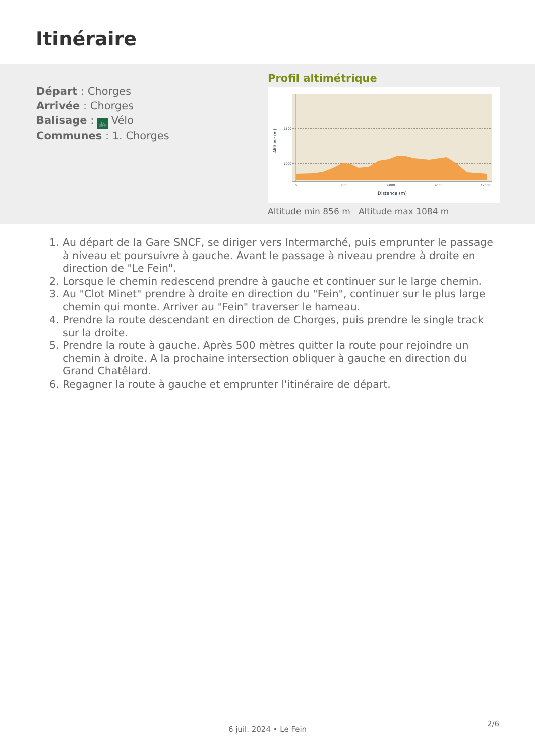Itinéraire
Départ : Chorges
Arrivée : Chorges
Balisage : 🚲 Vélo
Communes : 1. Chorges
Profil altimétrique
1500
1000
0
3000
6000
9000
12000
Distance (m)
Altitude (m)
Altitude min 856 m Altitude max 1084 m
1. Au départ de la Gare SNCF, se diriger vers Intermarché, puis emprunter le passage à niveau et poursuivre à gauche. Avant le passage à niveau prendre à droite en direction de "Le Fein".
2. Lorsque le chemin redescend prendre à gauche et continuer sur le large chemin.
3. Au "Clot Minet" prendre à droite en direction du "Fein", continuer sur le plus large chemin qui monte. Arriver au "Fein" traverser le hameau.
4. Prendre la route descendant en direction de Chorges, puis prendre le single track sur la droite.
5. Prendre la route à gauche. Après 500 mètres quitter la route pour rejoindre un chemin à droite. A la prochaine intersection obliquer à gauche en direction du Grand Chatêlard.
6. Regagner la route à gauche et emprunter l'itinéraire de départ.
2/6
6 juil. 2024 • Le Fein